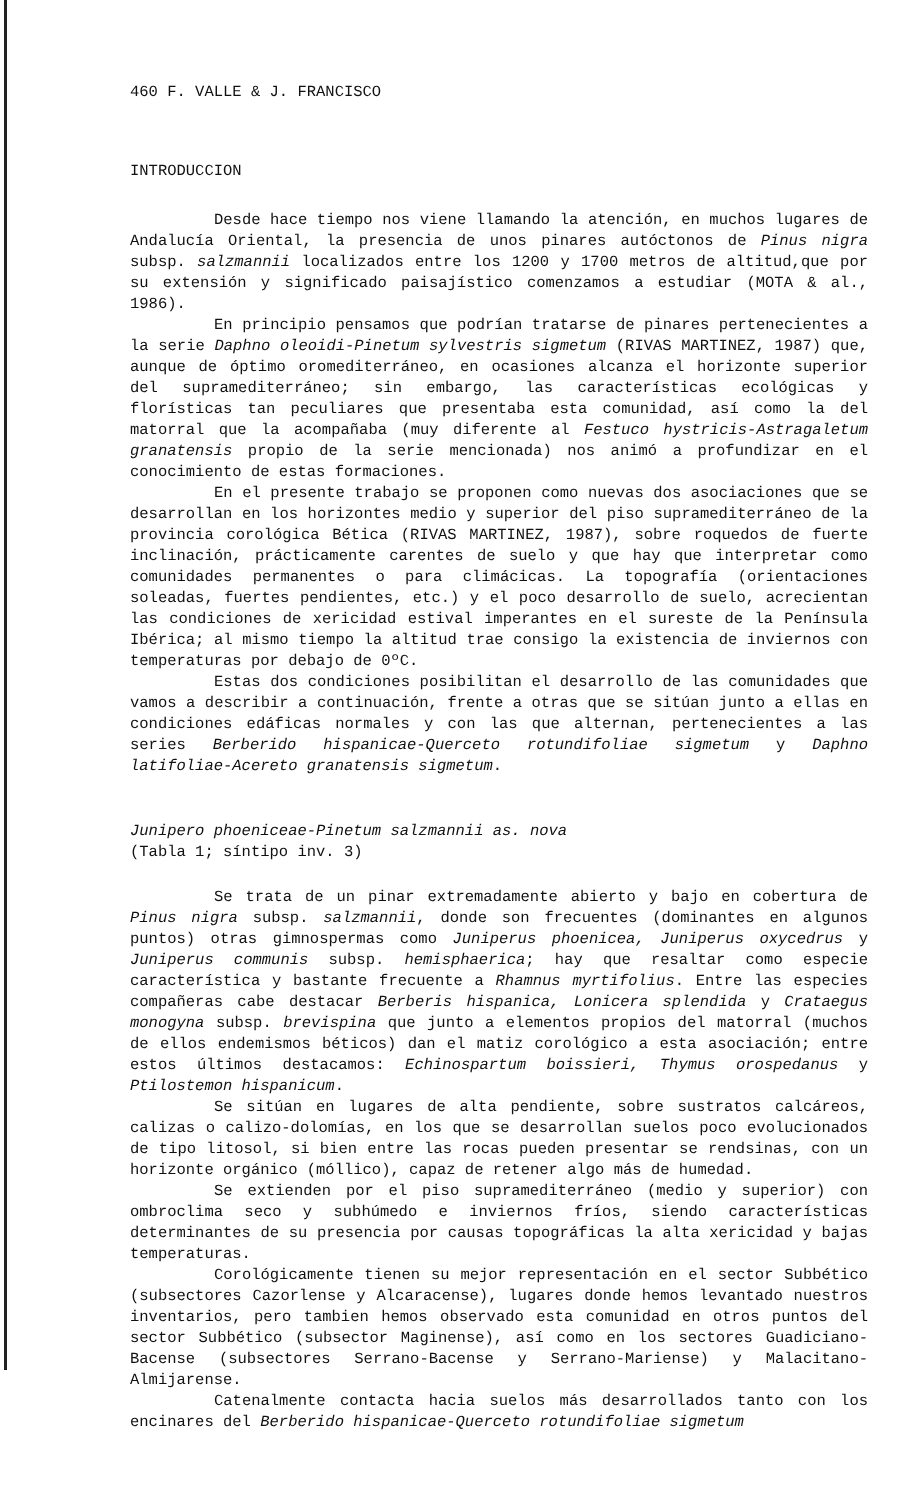460 F. VALLE & J. FRANCISCO
INTRODUCCION
Desde hace tiempo nos viene llamando la atención, en muchos lugares de Andalucía Oriental, la presencia de unos pinares autóctonos de Pinus nigra subsp. salzmannii localizados entre los 1200 y 1700 metros de altitud,que por su extensión y significado paisajístico comenzamos a estudiar (MOTA & al., 1986).
En principio pensamos que podrían tratarse de pinares pertenecientes a la serie Daphno oleoidi-Pinetum sylvestris sigmetum (RIVAS MARTINEZ, 1987) que, aunque de óptimo oromediterráneo, en ocasiones alcanza el horizonte superior del supramediterráneo; sin embargo, las características ecológicas y florísticas tan peculiares que presentaba esta comunidad, así como la del matorral que la acompañaba (muy diferente al Festuco hystricis-Astragaletum granatensis propio de la serie mencionada) nos animó a profundizar en el conocimiento de estas formaciones.
En el presente trabajo se proponen como nuevas dos asociaciones que se desarrollan en los horizontes medio y superior del piso supramediterráneo de la provincia corológica Bética (RIVAS MARTINEZ, 1987), sobre roquedos de fuerte inclinación, prácticamente carentes de suelo y que hay que interpretar como comunidades permanentes o para climácicas. La topografía (orientaciones soleadas, fuertes pendientes, etc.) y el poco desarrollo de suelo, acrecientan las condiciones de xericidad estival imperantes en el sureste de la Península Ibérica; al mismo tiempo la altitud trae consigo la existencia de inviernos con temperaturas por debajo de 0ºC.
Estas dos condiciones posibilitan el desarrollo de las comunidades que vamos a describir a continuación, frente a otras que se sitúan junto a ellas en condiciones edáficas normales y con las que alternan, pertenecientes a las series Berberido hispanicae-Querceto rotundifoliae sigmetum y Daphno latifoliae-Acereto granatensis sigmetum.
Junipero phoeniceae-Pinetum salzmannii as. nova
(Tabla 1; síntipo inv. 3)
Se trata de un pinar extremadamente abierto y bajo en cobertura de Pinus nigra subsp. salzmannii, donde son frecuentes (dominantes en algunos puntos) otras gimnospermas como Juniperus phoenicea, Juniperus oxycedrus y Juniperus communis subsp. hemisphaerica; hay que resaltar como especie característica y bastante frecuente a Rhamnus myrtifolius. Entre las especies compañeras cabe destacar Berberis hispanica, Lonicera splendida y Crataegus monogyna subsp. brevispina que junto a elementos propios del matorral (muchos de ellos endemismos béticos) dan el matiz corológico a esta asociación; entre estos últimos destacamos: Echinospartum boissieri, Thymus orospedanus y Ptilostemon hispanicum.
Se sitúan en lugares de alta pendiente, sobre sustratos calcáreos, calizas o calizo-dolomías, en los que se desarrollan suelos poco evolucionados de tipo litosol, si bien entre las rocas pueden presentar se rendsinas, con un horizonte orgánico (móllico), capaz de retener algo más de humedad.
Se extienden por el piso supramediterráneo (medio y superior) con ombroclima seco y subhúmedo e inviernos fríos, siendo características determinantes de su presencia por causas topográficas la alta xericidad y bajas temperaturas.
Corológicamente tienen su mejor representación en el sector Subbético (subsectores Cazorlense y Alcaracense), lugares donde hemos levantado nuestros inventarios, pero tambien hemos observado esta comunidad en otros puntos del sector Subbético (subsector Maginense), así como en los sectores Guadiciano-Bacense (subsectores Serrano-Bacense y Serrano-Mariense) y Malacitano-Almijarense.
Catenalmente contacta hacia suelos más desarrollados tanto con los encinares del Berberido hispanicae-Querceto rotundifoliae sigmetum